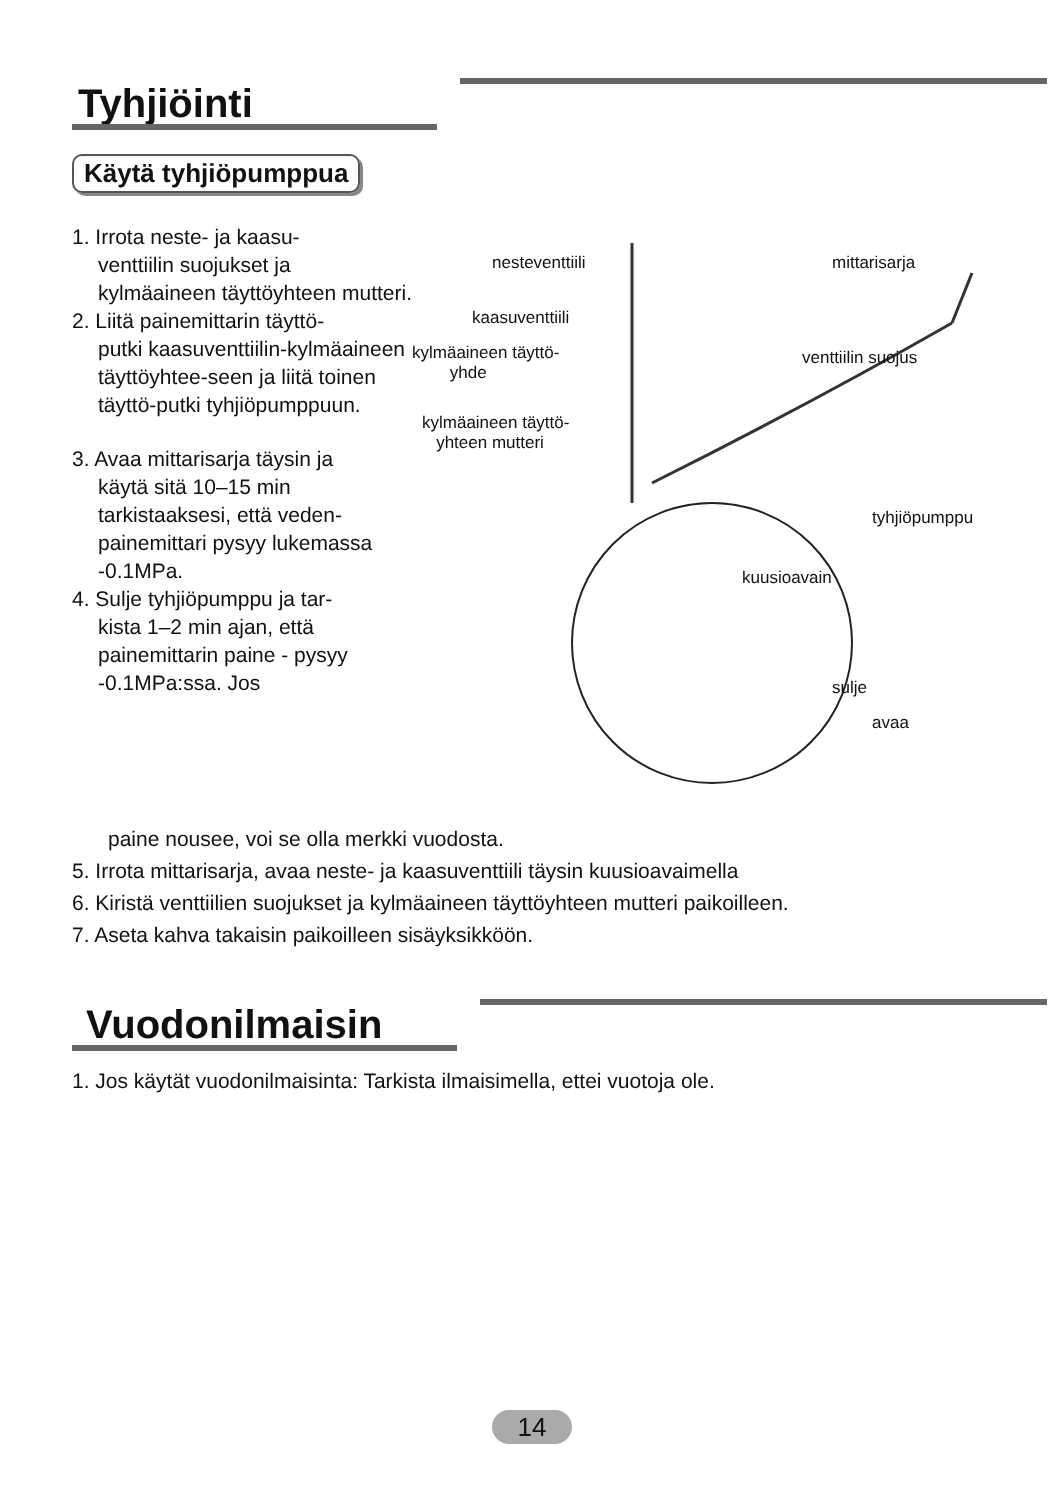Tyhjiöinti
Käytä tyhjiöpumppua
1. Irrota neste- ja kaasu-
venttiilin suojukset ja kylmäaineen täyttöyhteen mutteri.
2. Liitä painemittarin täyttö-
putki kaasuventtiilin-kylmäaineen täyttöyhtee-seen ja liitä toinen täyttö-putki tyhjiöpumppuun.
3. Avaa mittarisarja täysin ja
käytä sitä 10–15 min tarkistaaksesi, että veden-painemittari pysyy lukemassa -0.1MPa.
4. Sulje tyhjiöpumppu ja tar-
kista 1–2 min ajan, että painemittarin paine - pysyy -0.1MPa:ssa. Jos
nesteventtiili mittarisarja
kaasuventtiili
kylmäaineen täyttö-
yhde
venttiilin suojus
kylmäaineen täyttö-
yhteen mutteri
tyhjiöpumppu
kuusioavain
sulje
avaa
paine nousee, voi se olla merkki vuodosta.
5. Irrota mittarisarja, avaa neste- ja kaasuventtiili täysin kuusioavaimella
6. Kiristä venttiilien suojukset ja kylmäaineen täyttöyhteen mutteri paikoilleen.
7. Aseta kahva takaisin paikoilleen sisäyksikköön.
Vuodonilmaisin
1. Jos käytät vuodonilmaisinta: Tarkista ilmaisimella, ettei vuotoja ole.
14